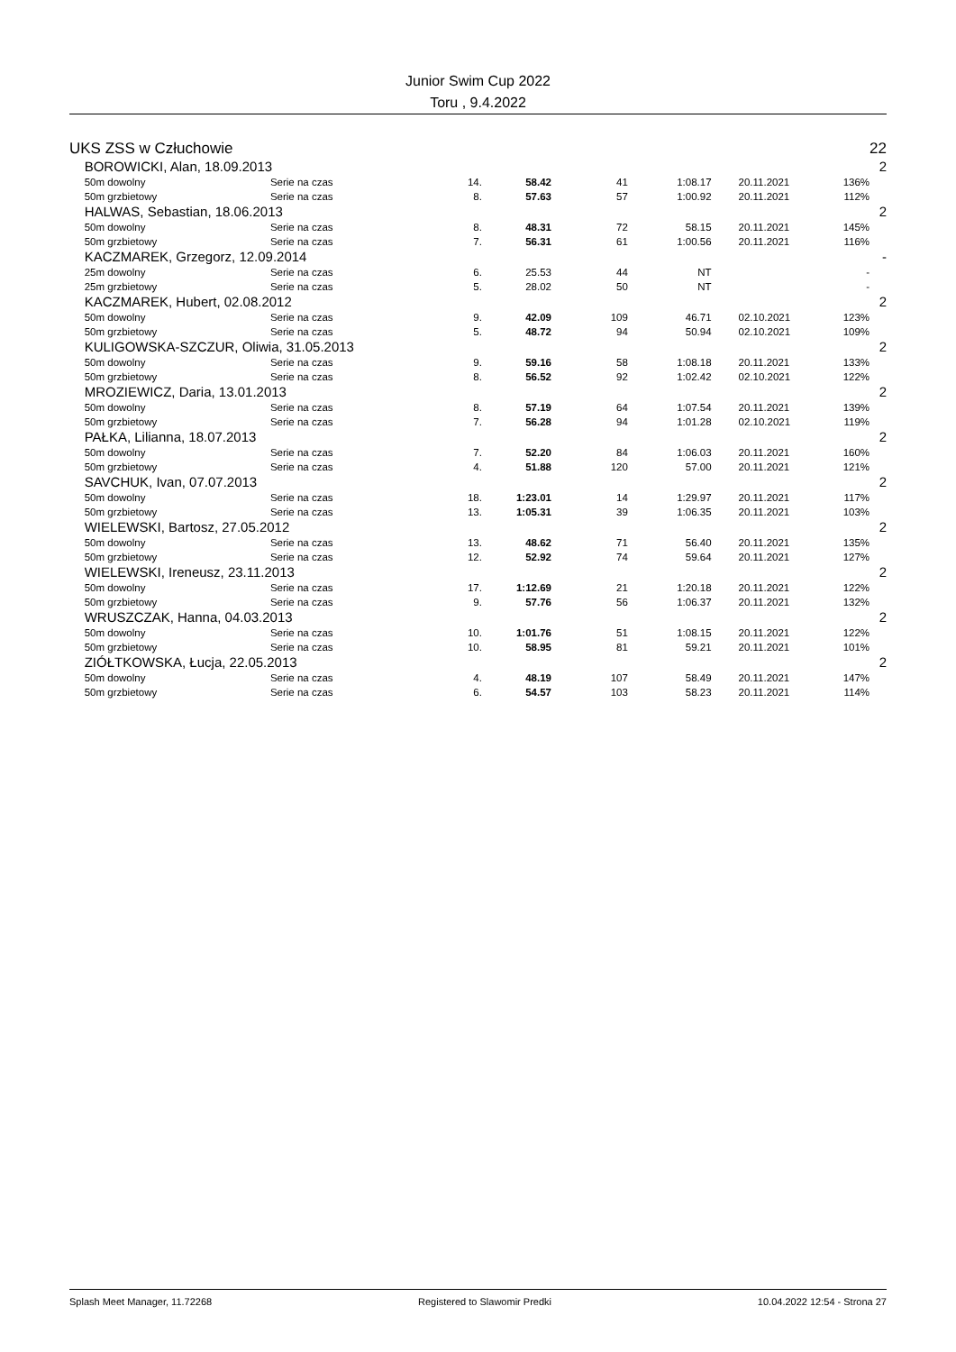Junior Swim Cup 2022
Toru , 9.4.2022
| UKS ZSS w Człuchowie | | | | | | | | | 22 |
| | BOROWICKI, Alan, 18.09.2013 | | | | | | | | 2 |
| | 50m dowolny | Serie na czas | 14. | 58.42 | 41 | 1:08.17 | 20.11.2021 | 136% | |
| | 50m grzbietowy | Serie na czas | 8. | 57.63 | 57 | 1:00.92 | 20.11.2021 | 112% | |
| | HALWAS, Sebastian, 18.06.2013 | | | | | | | | 2 |
| | 50m dowolny | Serie na czas | 8. | 48.31 | 72 | 58.15 | 20.11.2021 | 145% | |
| | 50m grzbietowy | Serie na czas | 7. | 56.31 | 61 | 1:00.56 | 20.11.2021 | 116% | |
| | KACZMAREK, Grzegorz, 12.09.2014 | | | | | | | | - |
| | 25m dowolny | Serie na czas | 6. | 25.53 | 44 | NT | | - | |
| | 25m grzbietowy | Serie na czas | 5. | 28.02 | 50 | NT | | - | |
| | KACZMAREK, Hubert, 02.08.2012 | | | | | | | | 2 |
| | 50m dowolny | Serie na czas | 9. | 42.09 | 109 | 46.71 | 02.10.2021 | 123% | |
| | 50m grzbietowy | Serie na czas | 5. | 48.72 | 94 | 50.94 | 02.10.2021 | 109% | |
| | KULIGOWSKA-SZCZUR, Oliwia, 31.05.2013 | | | | | | | | 2 |
| | 50m dowolny | Serie na czas | 9. | 59.16 | 58 | 1:08.18 | 20.11.2021 | 133% | |
| | 50m grzbietowy | Serie na czas | 8. | 56.52 | 92 | 1:02.42 | 02.10.2021 | 122% | |
| | MROZIEWICZ, Daria, 13.01.2013 | | | | | | | | 2 |
| | 50m dowolny | Serie na czas | 8. | 57.19 | 64 | 1:07.54 | 20.11.2021 | 139% | |
| | 50m grzbietowy | Serie na czas | 7. | 56.28 | 94 | 1:01.28 | 02.10.2021 | 119% | |
| | PAŁKA, Lilianna, 18.07.2013 | | | | | | | | 2 |
| | 50m dowolny | Serie na czas | 7. | 52.20 | 84 | 1:06.03 | 20.11.2021 | 160% | |
| | 50m grzbietowy | Serie na czas | 4. | 51.88 | 120 | 57.00 | 20.11.2021 | 121% | |
| | SAVCHUK, Ivan, 07.07.2013 | | | | | | | | 2 |
| | 50m dowolny | Serie na czas | 18. | 1:23.01 | 14 | 1:29.97 | 20.11.2021 | 117% | |
| | 50m grzbietowy | Serie na czas | 13. | 1:05.31 | 39 | 1:06.35 | 20.11.2021 | 103% | |
| | WIELEWSKI, Bartosz, 27.05.2012 | | | | | | | | 2 |
| | 50m dowolny | Serie na czas | 13. | 48.62 | 71 | 56.40 | 20.11.2021 | 135% | |
| | 50m grzbietowy | Serie na czas | 12. | 52.92 | 74 | 59.64 | 20.11.2021 | 127% | |
| | WIELEWSKI, Ireneusz, 23.11.2013 | | | | | | | | 2 |
| | 50m dowolny | Serie na czas | 17. | 1:12.69 | 21 | 1:20.18 | 20.11.2021 | 122% | |
| | 50m grzbietowy | Serie na czas | 9. | 57.76 | 56 | 1:06.37 | 20.11.2021 | 132% | |
| | WRUSZCZAK, Hanna, 04.03.2013 | | | | | | | | 2 |
| | 50m dowolny | Serie na czas | 10. | 1:01.76 | 51 | 1:08.15 | 20.11.2021 | 122% | |
| | 50m grzbietowy | Serie na czas | 10. | 58.95 | 81 | 59.21 | 20.11.2021 | 101% | |
| | ZIÓŁTKOWSKA, Łucja, 22.05.2013 | | | | | | | | 2 |
| | 50m dowolny | Serie na czas | 4. | 48.19 | 107 | 58.49 | 20.11.2021 | 147% | |
| | 50m grzbietowy | Serie na czas | 6. | 54.57 | 103 | 58.23 | 20.11.2021 | 114% | |
Splash Meet Manager, 11.72268 Registered to Slawomir Predki 10.04.2022 12:54 - Strona 27